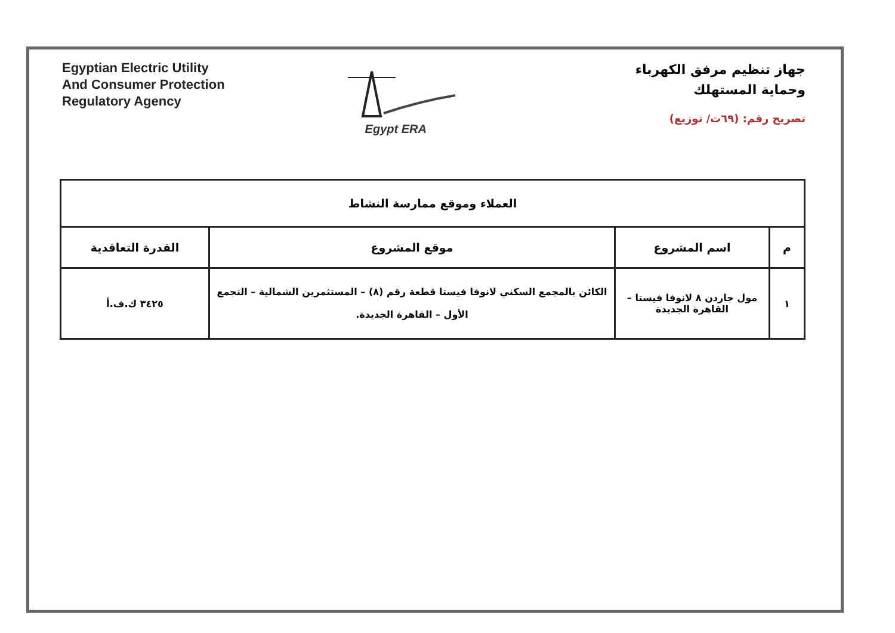جهاز تنظيم مرفق الكهرباء
وحماية المستهلك
تصريح رقم: (٦٩ت/ توزيع)
Egypt ERA
Egyptian Electric Utility
And Consumer Protection
Regulatory Agency
| العملاء وموقع ممارسة النشاط | | | |
| --- | --- | --- | --- |
| م | اسم المشروع | موقع المشروع | القدرة التعاقدية |
| ١ | مول جاردن ٨ لانوفا فيستا – القاهرة الجديدة | الكائن بالمجمع السكني لانوفا فيستا قطعة رقم (٨) – المستثمرين الشمالية – التجمع الأول – القاهرة الجديدة. | ٣٤٢٥ ك.ف.أ |